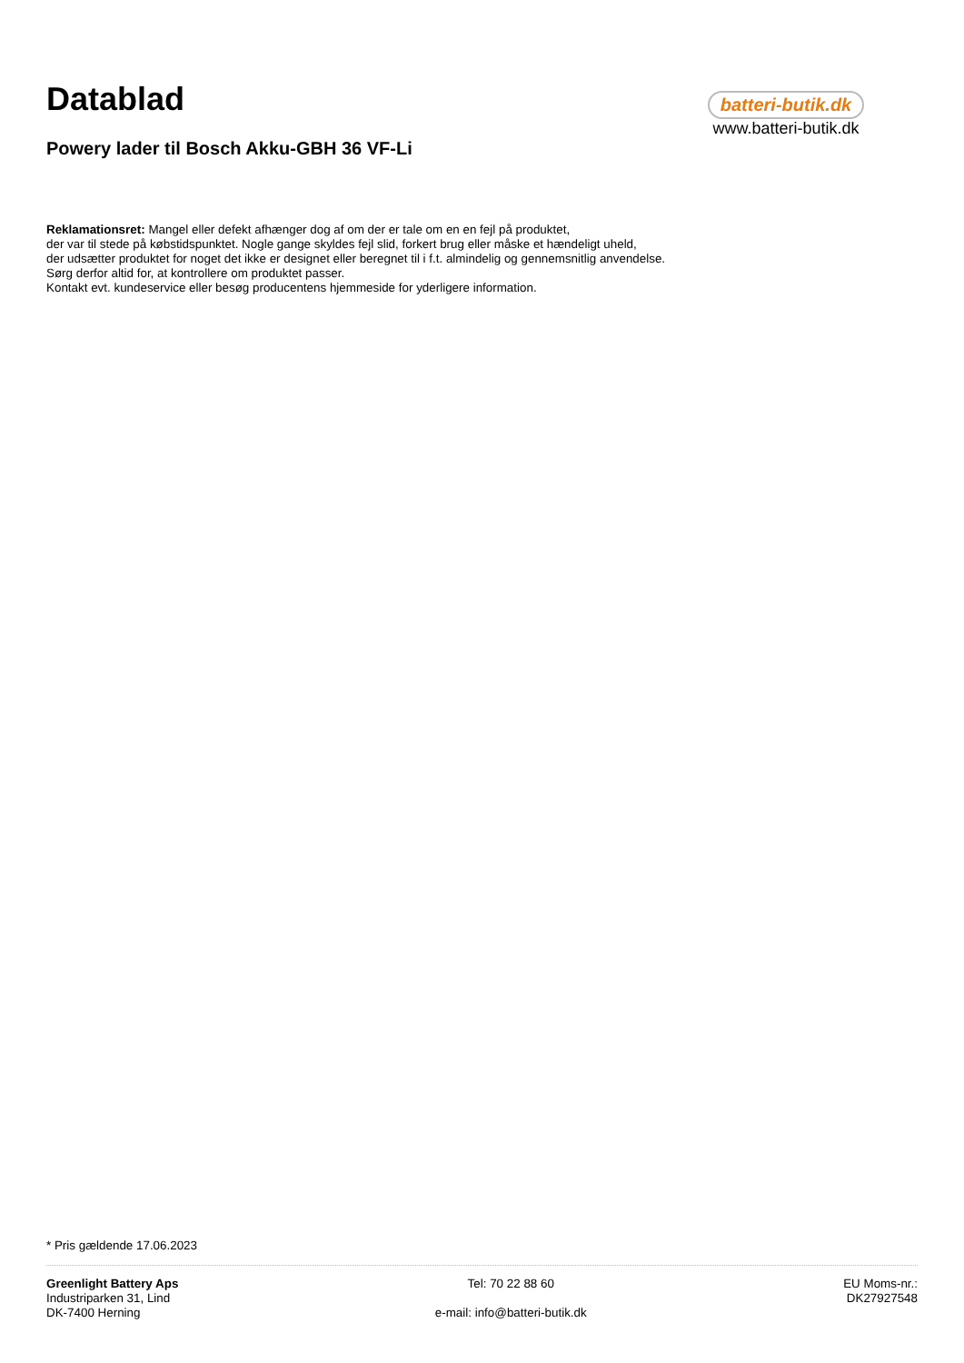Datablad
batteri-butik.dk
www.batteri-butik.dk
Powery lader til Bosch Akku-GBH 36 VF-Li
Reklamationsret: Mangel eller defekt afhænger dog af om der er tale om en en fejl på produktet,
der var til stede på købstidspunktet. Nogle gange skyldes fejl slid, forkert brug eller måske et hændeligt uheld,
der udsætter produktet for noget det ikke er designet eller beregnet til i f.t. almindelig og gennemsnitlig anvendelse.
Sørg derfor altid for, at kontrollere om produktet passer.
Kontakt evt. kundeservice eller besøg producentens hjemmeside for yderligere information.
* Pris gældende 17.06.2023
Greenlight Battery Aps
Industriparken 31, Lind
DK-7400 Herning
Tel: 70 22 88 60
e-mail: info@batteri-butik.dk
EU Moms-nr.:
DK27927548